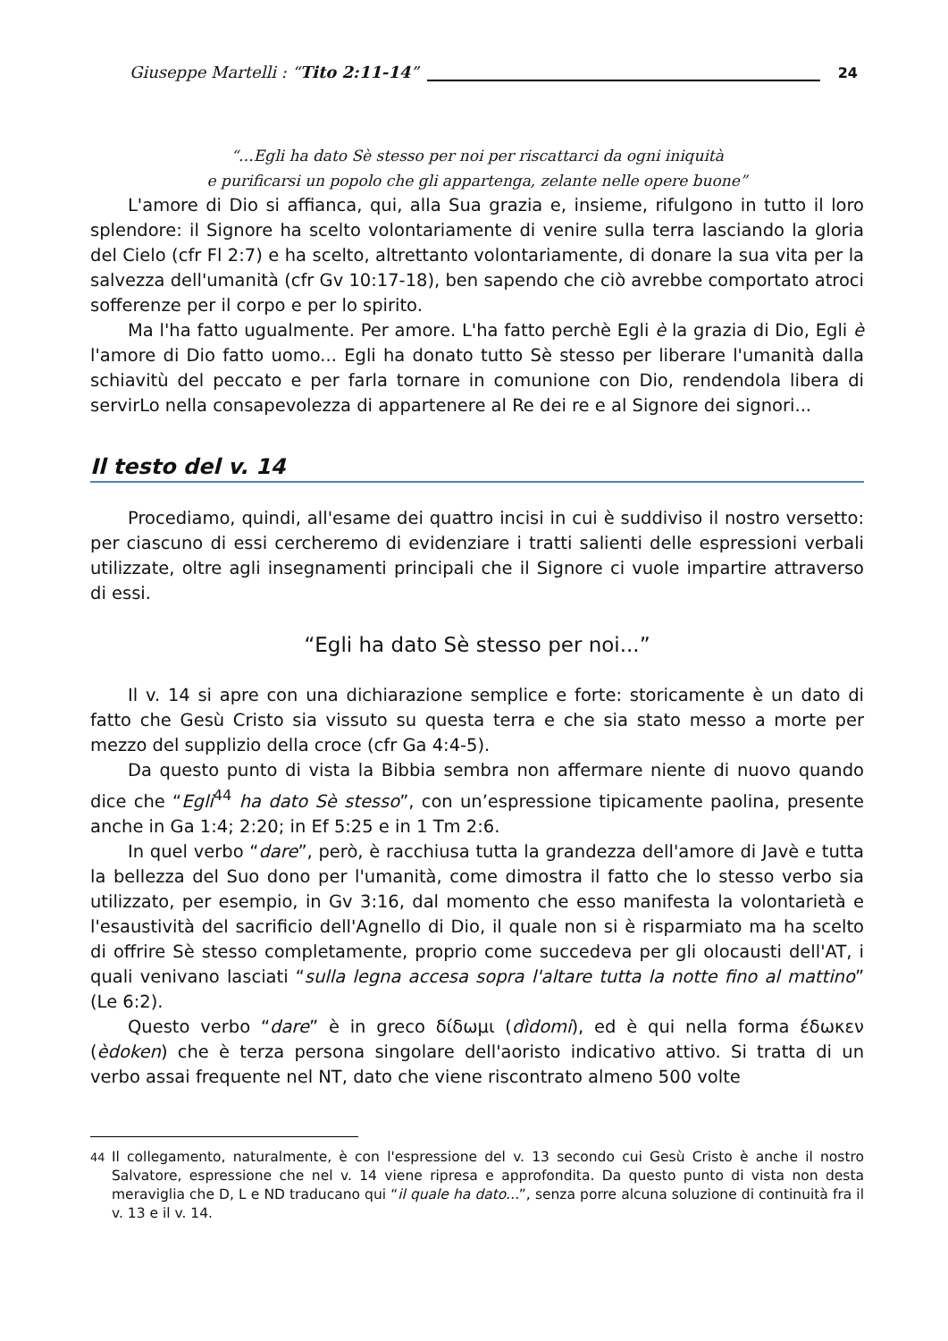Giuseppe Martelli : “Tito 2:11-14” 24
“…Egli ha dato Sè stesso per noi per riscattarci da ogni iniquità
e purificarsi un popolo che gli appartenga, zelante nelle opere buone”
L'amore di Dio si affianca, qui, alla Sua grazia e, insieme, rifulgono in tutto il loro splendore: il Signore ha scelto volontariamente di venire sulla terra lasciando la gloria del Cielo (cfr Fl 2:7) e ha scelto, altrettanto volontariamente, di donare la sua vita per la salvezza dell'umanità (cfr Gv 10:17-18), ben sapendo che ciò avrebbe comportato atroci sofferenze per il corpo e per lo spirito.
Ma l'ha fatto ugualmente. Per amore. L'ha fatto perchè Egli è la grazia di Dio, Egli è l'amore di Dio fatto uomo... Egli ha donato tutto Sè stesso per liberare l'umanità dalla schiavitù del peccato e per farla tornare in comunione con Dio, rendendola libera di servirLo nella consapevolezza di appartenere al Re dei re e al Signore dei signori...
Il testo del v. 14
Procediamo, quindi, all'esame dei quattro incisi in cui è suddiviso il nostro versetto: per ciascuno di essi cercheremo di evidenziare i tratti salienti delle espressioni verbali utilizzate, oltre agli insegnamenti principali che il Signore ci vuole impartire attraverso di essi.
“Egli ha dato Sè stesso per noi...”
Il v. 14 si apre con una dichiarazione semplice e forte: storicamente è un dato di fatto che Gesù Cristo sia vissuto su questa terra e che sia stato messo a morte per mezzo del supplizio della croce (cfr Ga 4:4-5).
Da questo punto di vista la Bibbia sembra non affermare niente di nuovo quando dice che “Egli<sup>44</sup> ha dato Sè stesso”, con un’espressione tipicamente paolina, presente anche in Ga 1:4; 2:20; in Ef 5:25 e in 1 Tm 2:6.
In quel verbo “dare”, però, è racchiusa tutta la grandezza dell'amore di Javè e tutta la bellezza del Suo dono per l'umanità, come dimostra il fatto che lo stesso verbo sia utilizzato, per esempio, in Gv 3:16, dal momento che esso manifesta la volontarietà e l'esaustività del sacrificio dell'Agnello di Dio, il quale non si è risparmiato ma ha scelto di offrire Sè stesso completamente, proprio come succedeva per gli olocausti dell'AT, i quali venivano lasciati “sulla legna accesa sopra l'altare tutta la notte fino al mattino” (Le 6:2).
Questo verbo “dare” è in greco δίδωμι (dìdomi), ed è qui nella forma έδωκεν (èdoken) che è terza persona singolare dell'aoristo indicativo attivo. Si tratta di un verbo assai frequente nel NT, dato che viene riscontrato almeno 500 volte
<sup>44</sup> Il collegamento, naturalmente, è con l'espressione del v. 13 secondo cui Gesù Cristo è anche il nostro Salvatore, espressione che nel v. 14 viene ripresa e approfondita. Da questo punto di vista non desta meraviglia che D, L e ND traducano qui “il quale ha dato...”, senza porre alcuna soluzione di continuità fra il v. 13 e il v. 14.